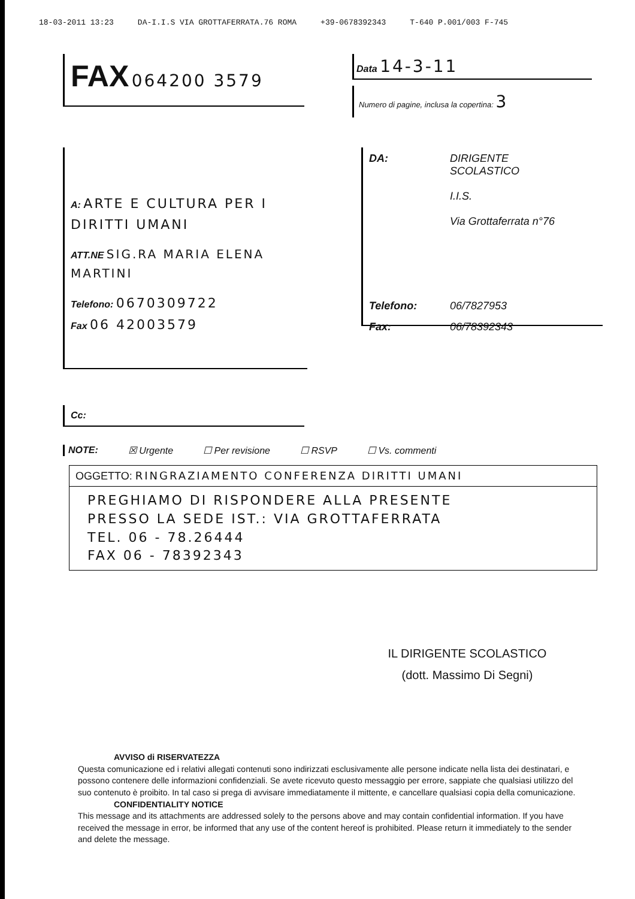18-03-2011 13:23 DA-I.I.S VIA GROTTAFERRATA.76 ROMA +39-0678392343 T-640 P.001/003 F-745
FAX 064200 3579
Data 14-3-11
Numero di pagine, inclusa la copertina: 3
A: ARTE E CULTURA PER I DIRITTI UMANI
ATT.NE SIG.RA MARIA ELENA MARTINI
Telefono: 0670309722
Fax 06 42003579
DA: DIRIGENTE
SCOLASTICO
I.I.S.
Via Grottaferrata n°76
Telefono: 06/7827953
Fax: 06/78392343
Cc:
NOTE: ☒ Urgente ☐ Per revisione ☐ RSVP ☐ Vs. commenti
OGGETTO: RINGRAZIAMENTO CONFERENZA DIRITTI UMANI
PREGHIAMO DI RISPONDERE ALLA PRESENTE
PRESSO LA SEDE IST.: VIA GROTTAFERRATA
TEL. 06 - 78.26444
FAX 06 - 78392343
IL DIRIGENTE SCOLASTICO
(dott. Massimo Di Segni)
AVVISO di RISERVATEZZA
Questa comunicazione ed i relativi allegati contenuti sono indirizzati esclusivamente alle persone indicate nella lista dei destinatari, e possono contenere delle informazioni confidenziali. Se avete ricevuto questo messaggio per errore, sappiate che qualsiasi utilizzo del suo contenuto è proibito. In tal caso si prega di avvisare immediatamente il mittente, e cancellare qualsiasi copia della comunicazione.
CONFIDENTIALITY NOTICE
This message and its attachments are addressed solely to the persons above and may contain confidential information. If you have received the message in error, be informed that any use of the content hereof is prohibited. Please return it immediately to the sender and delete the message.